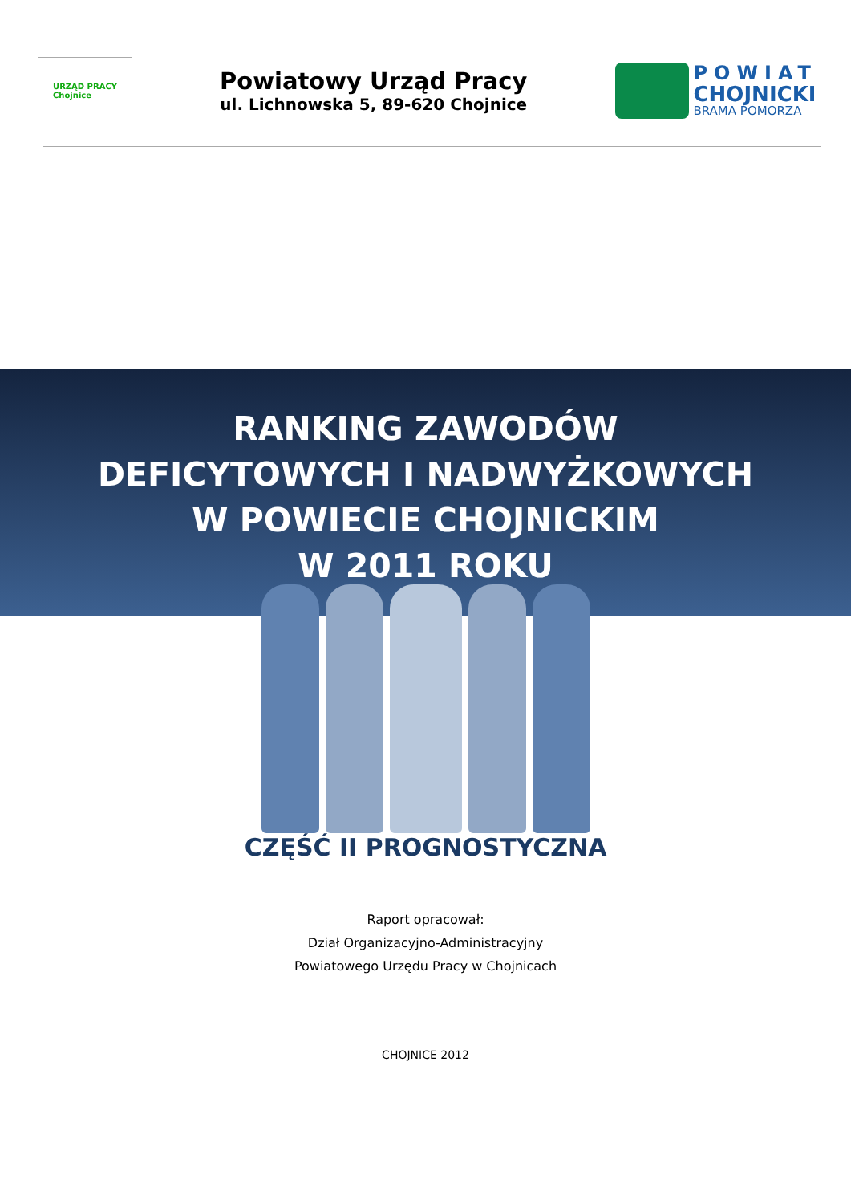URZĄD PRACY
Chojnice
Powiatowy Urząd Pracy
ul. Lichnowska 5, 89-620 Chojnice
POWIAT
CHOJNICKI
BRAMA POMORZA
RANKING ZAWODÓW
DEFICYTOWYCH I NADWYŻKOWYCH
W POWIECIE CHOJNICKIM
W 2011 ROKU
CZĘŚĆ II PROGNOSTYCZNA
Raport opracował:
Dział Organizacyjno-Administracyjny
Powiatowego Urzędu Pracy w Chojnicach
CHOJNICE 2012